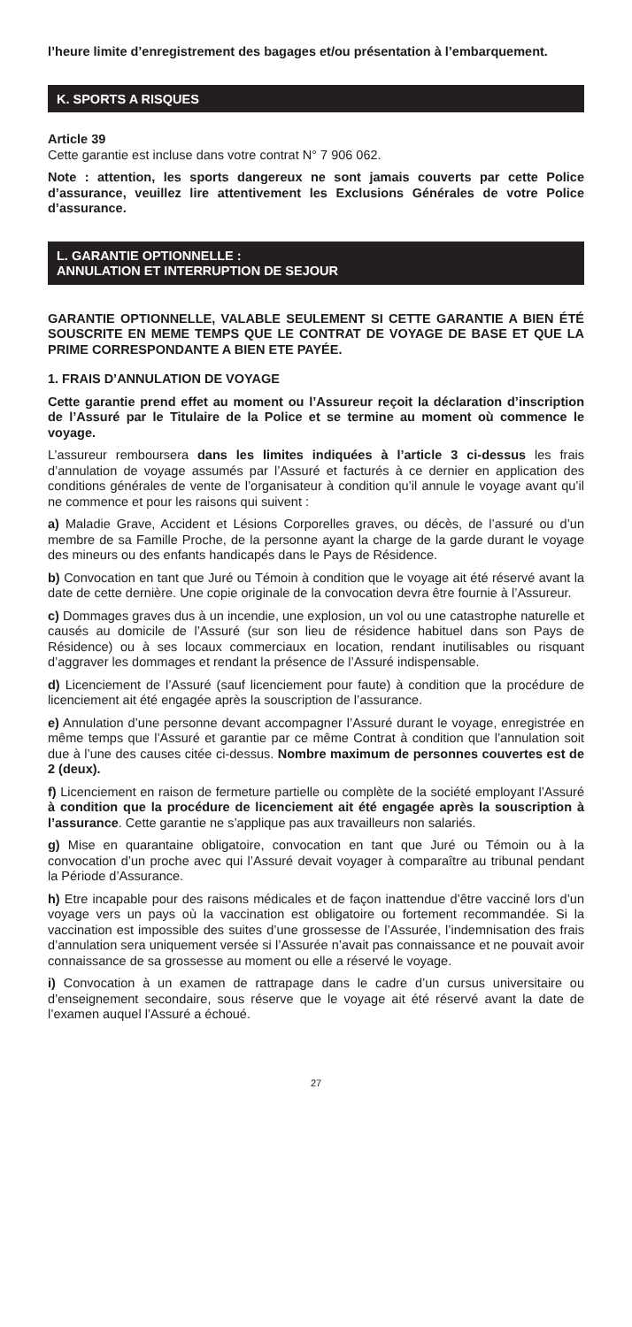l’heure limite d’enregistrement des bagages et/ou présentation à l’embarquement.
K. SPORTS A RISQUES
Article 39
Cette garantie est incluse dans votre contrat N° 7 906 062.
Note : attention, les sports dangereux ne sont jamais couverts par cette Police d’assurance, veuillez lire attentivement les Exclusions Générales de votre Police d’assurance.
L. GARANTIE OPTIONNELLE :
ANNULATION ET INTERRUPTION DE SEJOUR
GARANTIE OPTIONNELLE, VALABLE SEULEMENT SI CETTE GARANTIE A BIEN ÉTÉ SOUSCRITE EN MEME TEMPS QUE LE CONTRAT DE VOYAGE DE BASE ET QUE LA PRIME CORRESPONDANTE A BIEN ETE PAYÉE.
1. FRAIS D’ANNULATION DE VOYAGE
Cette garantie prend effet au moment ou l’Assureur reçoit la déclaration d’inscription de l’Assuré par le Titulaire de la Police et se termine au moment où commence le voyage.
L’assureur remboursera dans les limites indiquées à l’article 3 ci-dessus les frais d’annulation de voyage assumés par l’Assuré et facturés à ce dernier en application des conditions générales de vente de l’organisateur à condition qu’il annule le voyage avant qu’il ne commence et pour les raisons qui suivent :
a) Maladie Grave, Accident et Lésions Corporelles graves, ou décès, de l’assuré ou d’un membre de sa Famille Proche, de la personne ayant la charge de la garde durant le voyage des mineurs ou des enfants handicapés dans le Pays de Résidence.
b) Convocation en tant que Juré ou Témoin à condition que le voyage ait été réservé avant la date de cette dernière. Une copie originale de la convocation devra être fournie à l’Assureur.
c) Dommages graves dus à un incendie, une explosion, un vol ou une catastrophe naturelle et causés au domicile de l’Assuré (sur son lieu de résidence habituel dans son Pays de Résidence) ou à ses locaux commerciaux en location, rendant inutilisables ou risquant d’aggraver les dommages et rendant la présence de l’Assuré indispensable.
d) Licenciement de l’Assuré (sauf licenciement pour faute) à condition que la procédure de licenciement ait été engagée après la souscription de l’assurance.
e) Annulation d’une personne devant accompagner l’Assuré durant le voyage, enregistrée en même temps que l’Assuré et garantie par ce même Contrat à condition que l’annulation soit due à l’une des causes citée ci-dessus. Nombre maximum de personnes couvertes est de 2 (deux).
f) Licenciement en raison de fermeture partielle ou complète de la société employant l’Assuré à condition que la procédure de licenciement ait été engagée après la souscription à l’assurance. Cette garantie ne s’applique pas aux travailleurs non salariés.
g) Mise en quarantaine obligatoire, convocation en tant que Juré ou Témoin ou à la convocation d’un proche avec qui l’Assuré devait voyager à comparaître au tribunal pendant la Période d’Assurance.
h) Etre incapable pour des raisons médicales et de façon inattendue d’être vacciné lors d’un voyage vers un pays où la vaccination est obligatoire ou fortement recommandée. Si la vaccination est impossible des suites d’une grossesse de l’Assurée, l’indemnisation des frais d’annulation sera uniquement versée si l’Assurée n’avait pas connaissance et ne pouvait avoir connaissance de sa grossesse au moment ou elle a réservé le voyage.
i) Convocation à un examen de rattrapage dans le cadre d’un cursus universitaire ou d’enseignement secondaire, sous réserve que le voyage ait été réservé avant la date de l’examen auquel l’Assuré a échoué.
27